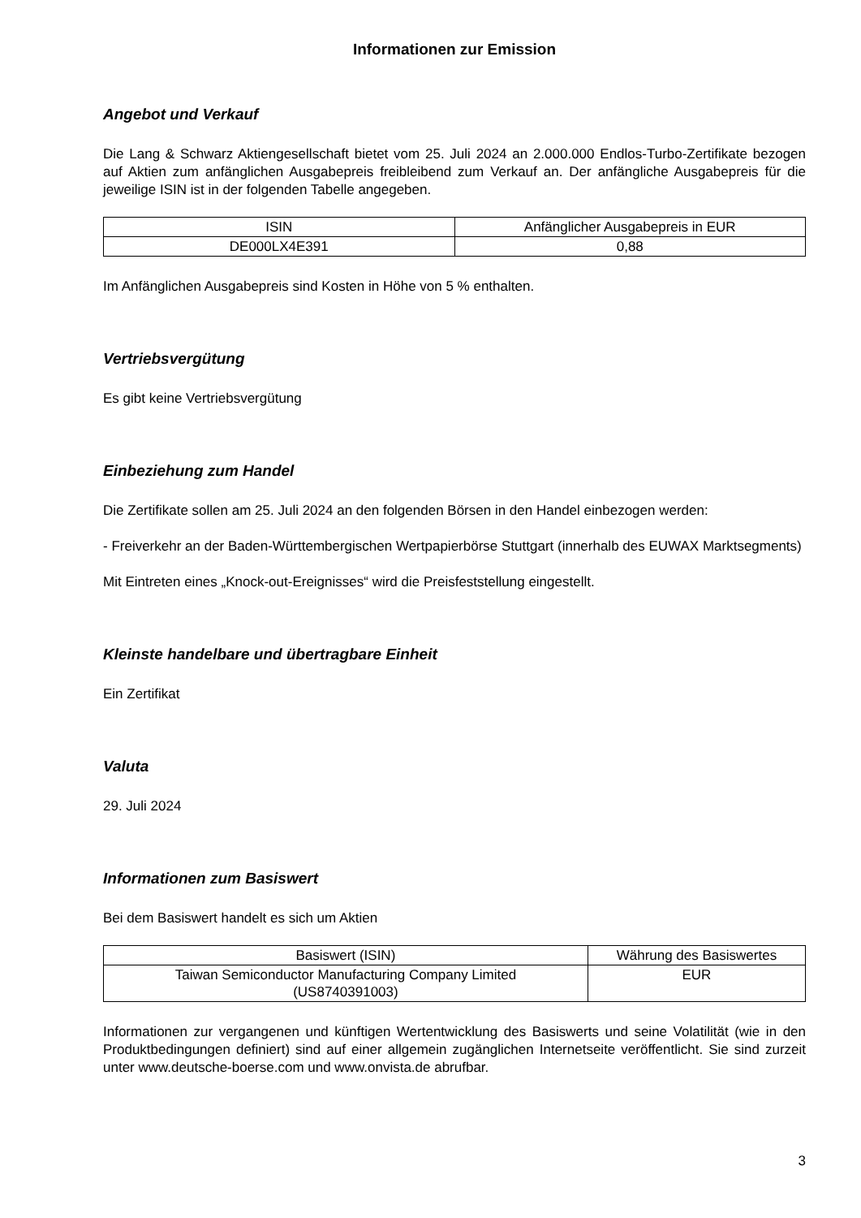Informationen zur Emission
Angebot und Verkauf
Die Lang & Schwarz Aktiengesellschaft bietet vom 25. Juli 2024 an 2.000.000 Endlos-Turbo-Zertifikate bezogen auf Aktien zum anfänglichen Ausgabepreis freibleibend zum Verkauf an. Der anfängliche Ausgabepreis für die jeweilige ISIN ist in der folgenden Tabelle angegeben.
| ISIN | Anfänglicher Ausgabepreis in EUR |
| DE000LX4E391 | 0,88 |
Im Anfänglichen Ausgabepreis sind Kosten in Höhe von 5 % enthalten.
Vertriebsvergütung
Es gibt keine Vertriebsvergütung
Einbeziehung zum Handel
Die Zertifikate sollen am 25. Juli 2024 an den folgenden Börsen in den Handel einbezogen werden:
- Freiverkehr an der Baden-Württembergischen Wertpapierbörse Stuttgart (innerhalb des EUWAX Marktsegments)
Mit Eintreten eines „Knock-out-Ereignisses“ wird die Preisfeststellung eingestellt.
Kleinste handelbare und übertragbare Einheit
Ein Zertifikat
Valuta
29. Juli 2024
Informationen zum Basiswert
Bei dem Basiswert handelt es sich um Aktien
| Basiswert (ISIN) | Währung des Basiswertes |
| Taiwan Semiconductor Manufacturing Company Limited (US8740391003) | EUR |
Informationen zur vergangenen und künftigen Wertentwicklung des Basiswerts und seine Volatilität (wie in den Produktbedingungen definiert) sind auf einer allgemein zugänglichen Internetseite veröffentlicht. Sie sind zurzeit unter www.deutsche-boerse.com und www.onvista.de abrufbar.
3